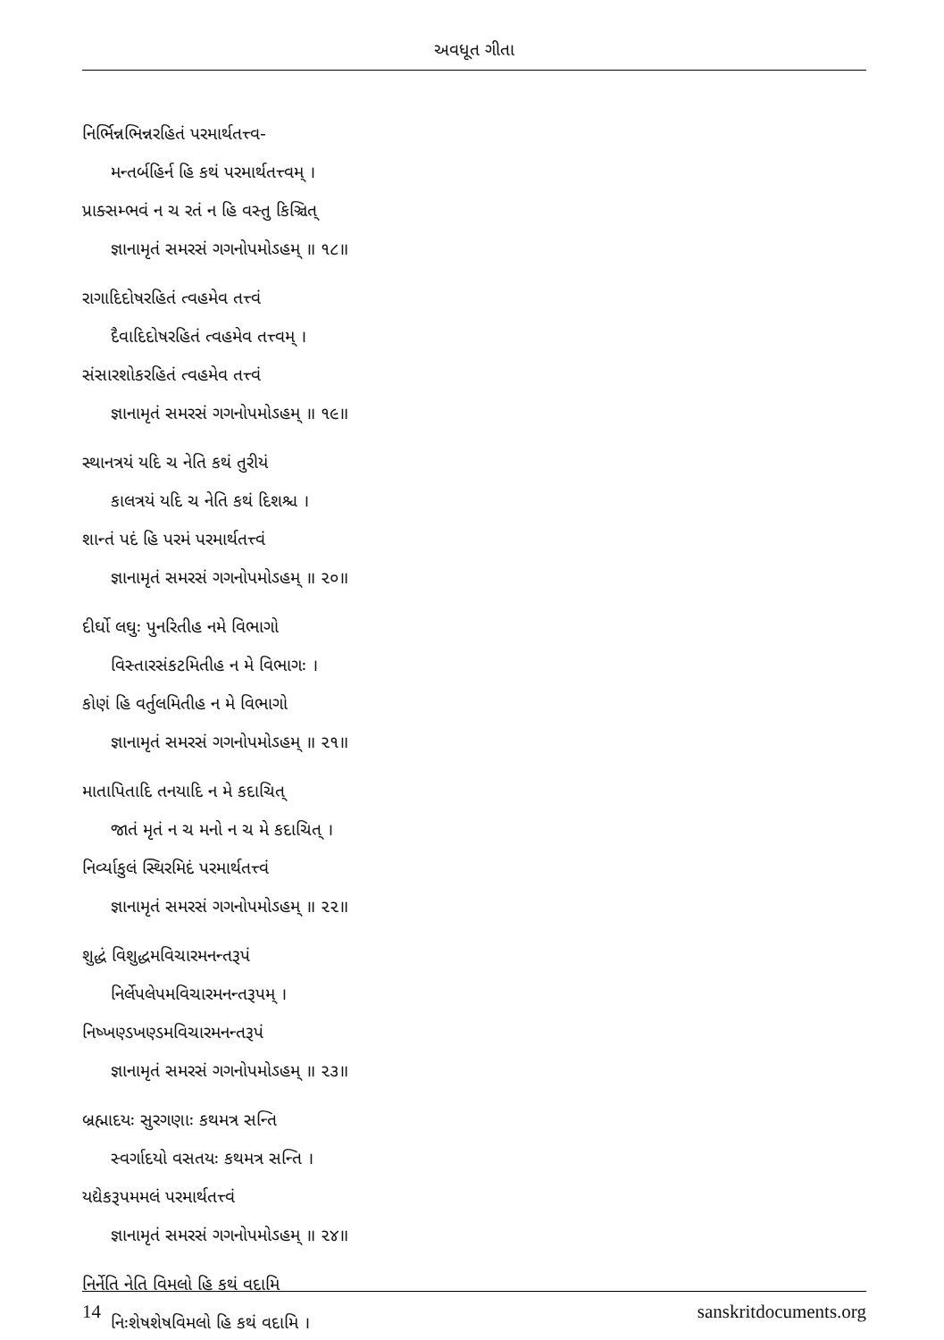અવધૂત ગીતા
નિર્ભિન્નભિન્નરહિતં પરમાર્થતત્ત્વ-
મન્તર્બહિર્ન હિ કથં પરમાર્થતત્ત્વમ્ ।
પ્રાક્સમ્ભવં ન ચ રતં ન હિ વસ્તુ કિઞ્ચિત્
જ્ઞાનામૃતં સમરસં ગગનોપમોઽહમ્ ॥ ૧૮॥
રાગાદિદોષરહિતં ત્વહમેવ તત્ત્વં
દૈવાદિદોષરહિતં ત્વહમેવ તત્ત્વમ્ ।
સંસારશોકરહિતં ત્વહમેવ તત્ત્વં
જ્ઞાનામૃતં સમરસં ગગનોપમોઽહમ્ ॥ ૧૯॥
સ્થાનત્રયં યદિ ચ નેતિ કથં તુરીયં
કાલત્રયં યદિ ચ નેતિ કથં દિશશ્ચ ।
શાન્તં પદં હિ પરમં પરમાર્થતત્ત્વં
જ્ઞાનામૃતં સમરસં ગગનોપમોઽહમ્ ॥ ૨૦॥
દીર્ઘો લઘુઃ પુનરિતીહ નમે વિભાગો
વિસ્તારસંકટમિતીહ ન મે વિભાગઃ ।
કોણં હિ વર્તુલમિતીહ ન મે વિભાગો
જ્ઞાનામૃતં સમરસં ગગનોપમોઽહમ્ ॥ ૨૧॥
માતાપિતાદિ તનયાદિ ન મે કદાચિત્
જાતં મૃતં ન ચ મનો ન ચ મે કદાચિત્ ।
નિર્વ્યાકુલં સ્થિરમિદં પરમાર્થતત્ત્વં
જ્ઞાનામૃતં સમરસં ગગનોપમોઽહમ્ ॥ ૨૨॥
શુદ્ધં વિશુદ્ધમવિચારમનન્તરૂપં
નિર્લેપલેપમવિચારમનન્તરૂપમ્ ।
નિષ્ખણ્ડખણ્ડમવિચારમનન્તરૂપં
જ્ઞાનામૃતં સમરસં ગગનોપમોઽહમ્ ॥ ૨૩॥
બ્રહ્માદયઃ સુરગણાઃ કથમત્ર સન્તિ
સ્વર્ગાદયો વસતયઃ કથમત્ર સન્તિ ।
યદ્યેકરૂપમમલં પરમાર્થતત્ત્વં
જ્ઞાનામૃતં સમરસં ગગનોપમોઽહમ્ ॥ ૨૪॥
નિર્નેતિ નેતિ વિમલો હિ કથં વદામિ
નિઃશેષશેષવિમલો હિ કથં વદામિ ।
14 sanskritdocuments.org